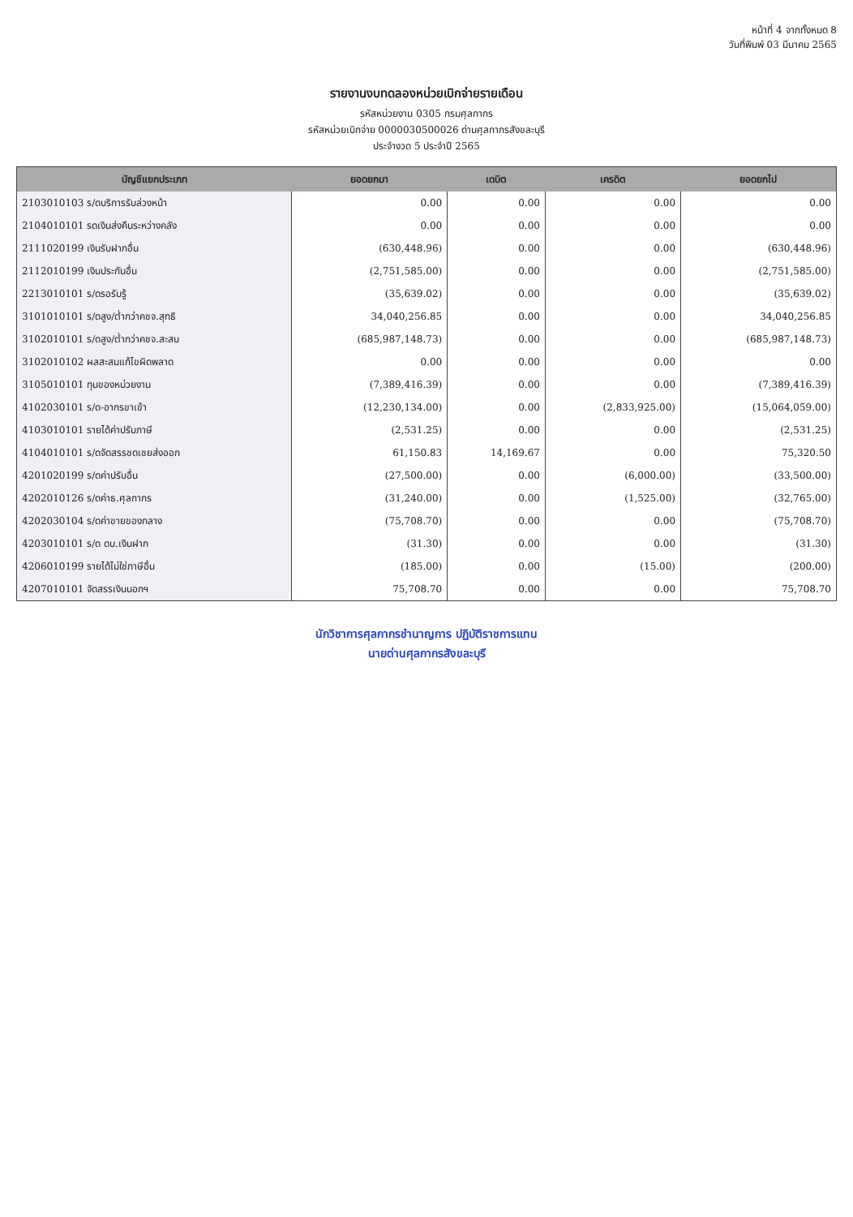หน้าที่ 4 จากทั้งหมด 8
วันที่พิมพ์ 03 มีนาคม 2565
รายงานงบทดลองหน่วยเบิกจ่ายรายเดือน
รหัสหน่วยงาน 0305 กรมศุลกากร
รหัสหน่วยเบิกจ่าย 0000030500026 ด่านศุลกากรสังขละบุรี
ประจำงวด 5 ประจำปี 2565
| บัญชีแยกประเภท | ยอดยกมา | เดบิต | เครดิต | ยอดยกไป |
| --- | --- | --- | --- | --- |
| 2103010103 ร/ดบริการรับล่วงหน้า | 0.00 | 0.00 | 0.00 | 0.00 |
| 2104010101 รดเงินส่งคืนระหว่างคลัง | 0.00 | 0.00 | 0.00 | 0.00 |
| 2111020199 เงินรับฝากอื่น | (630,448.96) | 0.00 | 0.00 | (630,448.96) |
| 2112010199 เงินประกันอื่น | (2,751,585.00) | 0.00 | 0.00 | (2,751,585.00) |
| 2213010101 ร/ดรอรับรู้ | (35,639.02) | 0.00 | 0.00 | (35,639.02) |
| 3101010101 ร/ดสูง/ต่ำกว่าคชจ.สุทธิ | 34,040,256.85 | 0.00 | 0.00 | 34,040,256.85 |
| 3102010101 ร/ดสูง/ต่ำกว่าคชจ.สะสม | (685,987,148.73) | 0.00 | 0.00 | (685,987,148.73) |
| 3102010102 ผลสะสมแก้ไขผิดพลาด | 0.00 | 0.00 | 0.00 | 0.00 |
| 3105010101 ทุนของหน่วยงาน | (7,389,416.39) | 0.00 | 0.00 | (7,389,416.39) |
| 4102030101 ร/ด-อากรขาเข้า | (12,230,134.00) | 0.00 | (2,833,925.00) | (15,064,059.00) |
| 4103010101 รายได้ค่าปรับภาษี | (2,531.25) | 0.00 | 0.00 | (2,531.25) |
| 4104010101 ร/ดจัดสรรชดเชยส่งออก | 61,150.83 | 14,169.67 | 0.00 | 75,320.50 |
| 4201020199 ร/ดค่าปรับอื่น | (27,500.00) | 0.00 | (6,000.00) | (33,500.00) |
| 4202010126 ร/ดค่าธ.ศุลกากร | (31,240.00) | 0.00 | (1,525.00) | (32,765.00) |
| 4202030104 ร/ดค่าขายของกลาง | (75,708.70) | 0.00 | 0.00 | (75,708.70) |
| 4203010101 ร/ด ดบ.เงินฝาก | (31.30) | 0.00 | 0.00 | (31.30) |
| 4206010199 รายได้ไม่ใช่ภาษีอื่น | (185.00) | 0.00 | (15.00) | (200.00) |
| 4207010101 จัดสรรเงินนอกฯ | 75,708.70 | 0.00 | 0.00 | 75,708.70 |
นักวิชาการศุลกากรชำนาญการ ปฏิบัติราชการแทน
นายด่านศุลกากรสังขละบุรี